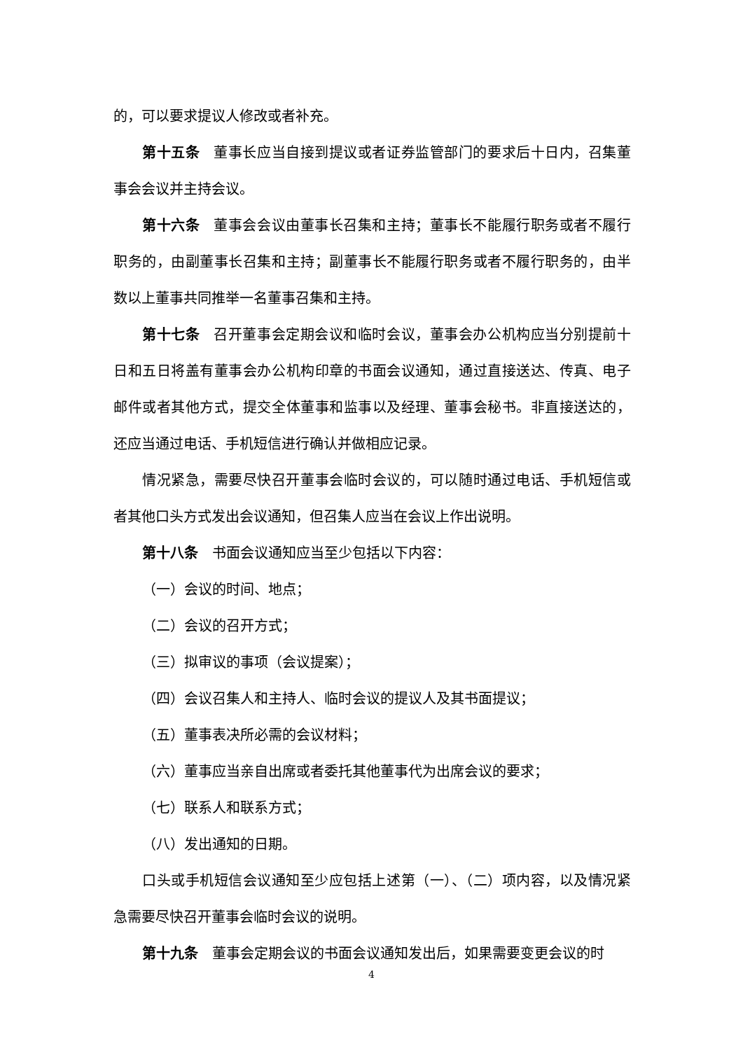的，可以要求提议人修改或者补充。
第十五条 董事长应当自接到提议或者证券监管部门的要求后十日内，召集董事会会议并主持会议。
第十六条 董事会会议由董事长召集和主持；董事长不能履行职务或者不履行职务的，由副董事长召集和主持；副董事长不能履行职务或者不履行职务的，由半数以上董事共同推举一名董事召集和主持。
第十七条 召开董事会定期会议和临时会议，董事会办公机构应当分别提前十日和五日将盖有董事会办公机构印章的书面会议通知，通过直接送达、传真、电子邮件或者其他方式，提交全体董事和监事以及经理、董事会秘书。非直接送达的，还应当通过电话、手机短信进行确认并做相应记录。
情况紧急，需要尽快召开董事会临时会议的，可以随时通过电话、手机短信或者其他口头方式发出会议通知，但召集人应当在会议上作出说明。
第十八条 书面会议通知应当至少包括以下内容：
（一）会议的时间、地点；
（二）会议的召开方式；
（三）拟审议的事项（会议提案）；
（四）会议召集人和主持人、临时会议的提议人及其书面提议；
（五）董事表决所必需的会议材料；
（六）董事应当亲自出席或者委托其他董事代为出席会议的要求；
（七）联系人和联系方式；
（八）发出通知的日期。
口头或手机短信会议通知至少应包括上述第（一）、（二）项内容，以及情况紧急需要尽快召开董事会临时会议的说明。
第十九条 董事会定期会议的书面会议通知发出后，如果需要变更会议的时
4